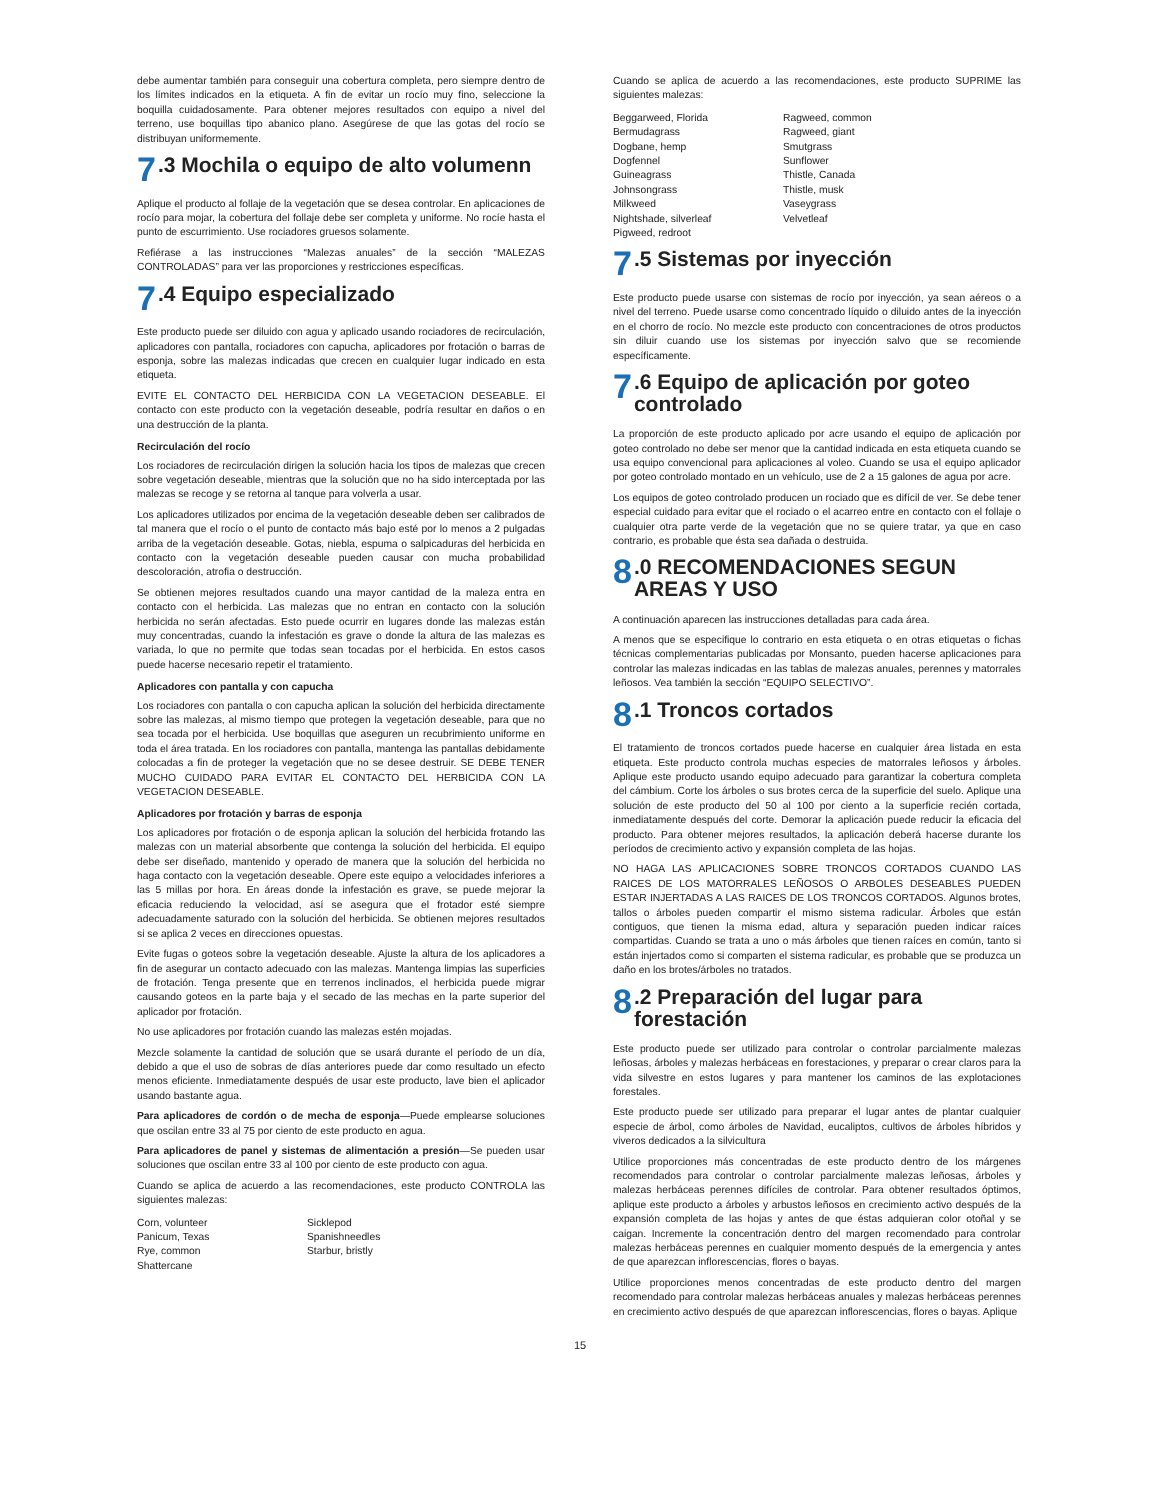debe aumentar también para conseguir una cobertura completa, pero siempre dentro de los límites indicados en la etiqueta. A fin de evitar un rocío muy fino, seleccione la boquilla cuidadosamente. Para obtener mejores resultados con equipo a nivel del terreno, use boquillas tipo abanico plano. Asegúrese de que las gotas del rocío se distribuyan uniformemente.
7.3 Mochila o equipo de alto volumenn
Aplique el producto al follaje de la vegetación que se desea controlar. En aplicaciones de rocío para mojar, la cobertura del follaje debe ser completa y uniforme. No rocíe hasta el punto de escurrimiento. Use rociadores gruesos solamente.
Refiérase a las instrucciones “Malezas anuales” de la sección “MALEZAS CONTROLADAS” para ver las proporciones y restricciones específicas.
7.4 Equipo especializado
Este producto puede ser diluido con agua y aplicado usando rociadores de recirculación, aplicadores con pantalla, rociadores con capucha, aplicadores por frotación o barras de esponja, sobre las malezas indicadas que crecen en cualquier lugar indicado en esta etiqueta.
EVITE EL CONTACTO DEL HERBICIDA CON LA VEGETACION DESEABLE. El contacto con este producto con la vegetación deseable, podría resultar en daños o en una destrucción de la planta.
Recirculación del rocío
Los rociadores de recirculación dirigen la solución hacia los tipos de malezas que crecen sobre vegetación deseable, mientras que la solución que no ha sido interceptada por las malezas se recoge y se retorna al tanque para volverla a usar.
Los aplicadores utilizados por encima de la vegetación deseable deben ser calibrados de tal manera que el rocío o el punto de contacto más bajo esté por lo menos a 2 pulgadas arriba de la vegetación deseable. Gotas, niebla, espuma o salpicaduras del herbicida en contacto con la vegetación deseable pueden causar con mucha probabilidad descoloración, atrofia o destrucción.
Se obtienen mejores resultados cuando una mayor cantidad de la maleza entra en contacto con el herbicida. Las malezas que no entran en contacto con la solución herbicida no serán afectadas. Esto puede ocurrir en lugares donde las malezas están muy concentradas, cuando la infestación es grave o donde la altura de las malezas es variada, lo que no permite que todas sean tocadas por el herbicida. En estos casos puede hacerse necesario repetir el tratamiento.
Aplicadores con pantalla y con capucha
Los rociadores con pantalla o con capucha aplican la solución del herbicida directamente sobre las malezas, al mismo tiempo que protegen la vegetación deseable, para que no sea tocada por el herbicida. Use boquillas que aseguren un recubrimiento uniforme en toda el área tratada. En los rociadores con pantalla, mantenga las pantallas debidamente colocadas a fin de proteger la vegetación que no se desee destruir. SE DEBE TENER MUCHO CUIDADO PARA EVITAR EL CONTACTO DEL HERBICIDA CON LA VEGETACION DESEABLE.
Aplicadores por frotación y barras de esponja
Los aplicadores por frotación o de esponja aplican la solución del herbicida frotando las malezas con un material absorbente que contenga la solución del herbicida. El equipo debe ser diseñado, mantenido y operado de manera que la solución del herbicida no haga contacto con la vegetación deseable. Opere este equipo a velocidades inferiores a las 5 millas por hora. En áreas donde la infestación es grave, se puede mejorar la eficacia reduciendo la velocidad, así se asegura que el frotador esté siempre adecuadamente saturado con la solución del herbicida. Se obtienen mejores resultados si se aplica 2 veces en direcciones opuestas.
Evite fugas o goteos sobre la vegetación deseable. Ajuste la altura de los aplicadores a fin de asegurar un contacto adecuado con las malezas. Mantenga limpias las superficies de frotación. Tenga presente que en terrenos inclinados, el herbicida puede migrar causando goteos en la parte baja y el secado de las mechas en la parte superior del aplicador por frotación.
No use aplicadores por frotación cuando las malezas estén mojadas.
Mezcle solamente la cantidad de solución que se usará durante el período de un día, debido a que el uso de sobras de días anteriores puede dar como resultado un efecto menos eficiente. Inmediatamente después de usar este producto, lave bien el aplicador usando bastante agua.
Para aplicadores de cordón o de mecha de esponja—Puede emplearse soluciones que oscilan entre 33 al 75 por ciento de este producto en agua.
Para aplicadores de panel y sistemas de alimentación a presión—Se pueden usar soluciones que oscilan entre 33 al 100 por ciento de este producto con agua.
Cuando se aplica de acuerdo a las recomendaciones, este producto CONTROLA las siguientes malezas:
Corn, volunteer Sicklepod Panicum, Texas Spanishneedles Rye, common Starbur, bristly Shattercane
Cuando se aplica de acuerdo a las recomendaciones, este producto SUPRIME las siguientes malezas:
Beggarweed, Florida Ragweed, common Bermudagrass Ragweed, giant Dogbane, hemp Smutgrass Dogfennel Sunflower Guineagrass Thistle, Canada Johnsongrass Thistle, musk Milkweed Vaseygrass Nightshade, silverleaf Velvetleaf Pigweed, redroot
7.5 Sistemas por inyección
Este producto puede usarse con sistemas de rocío por inyección, ya sean aéreos o a nivel del terreno. Puede usarse como concentrado líquido o diluido antes de la inyección en el chorro de rocío. No mezcle este producto con concentraciones de otros productos sin diluir cuando use los sistemas por inyección salvo que se recomiende específicamente.
7.6 Equipo de aplicación por goteo controlado
La proporción de este producto aplicado por acre usando el equipo de aplicación por goteo controlado no debe ser menor que la cantidad indicada en esta etiqueta cuando se usa equipo convencional para aplicaciones al voleo. Cuando se usa el equipo aplicador por goteo controlado montado en un vehículo, use de 2 a 15 galones de agua por acre.
Los equipos de goteo controlado producen un rociado que es difícil de ver. Se debe tener especial cuidado para evitar que el rociado o el acarreo entre en contacto con el follaje o cualquier otra parte verde de la vegetación que no se quiere tratar, ya que en caso contrario, es probable que ésta sea dañada o destruida.
8.0 RECOMENDACIONES SEGUN AREAS Y USO
A continuación aparecen las instrucciones detalladas para cada área.
A menos que se especifique lo contrario en esta etiqueta o en otras etiquetas o fichas técnicas complementarias publicadas por Monsanto, pueden hacerse aplicaciones para controlar las malezas indicadas en las tablas de malezas anuales, perennes y matorrales leñosos. Vea también la sección “EQUIPO SELECTIVO”.
8.1 Troncos cortados
El tratamiento de troncos cortados puede hacerse en cualquier área listada en esta etiqueta. Este producto controla muchas especies de matorrales leñosos y árboles. Aplique este producto usando equipo adecuado para garantizar la cobertura completa del cámbium. Corte los árboles o sus brotes cerca de la superficie del suelo. Aplique una solución de este producto del 50 al 100 por ciento a la superficie recién cortada, inmediatamente después del corte. Demorar la aplicación puede reducir la eficacia del producto. Para obtener mejores resultados, la aplicación deberá hacerse durante los períodos de crecimiento activo y expansión completa de las hojas.
NO HAGA LAS APLICACIONES SOBRE TRONCOS CORTADOS CUANDO LAS RAICES DE LOS MATORRALES LEÑOSOS O ARBOLES DESEABLES PUEDEN ESTAR INJERTADAS A LAS RAICES DE LOS TRONCOS CORTADOS. Algunos brotes, tallos o árboles pueden compartir el mismo sistema radicular. Árboles que están contiguos, que tienen la misma edad, altura y separación pueden indicar raíces compartidas. Cuando se trata a uno o más árboles que tienen raíces en común, tanto si están injertados como si comparten el sistema radicular, es probable que se produzca un daño en los brotes/árboles no tratados.
8.2 Preparación del lugar para forestación
Este producto puede ser utilizado para controlar o controlar parcialmente malezas leñosas, árboles y malezas herbáceas en forestaciones, y preparar o crear claros para la vida silvestre en estos lugares y para mantener los caminos de las explotaciones forestales.
Este producto puede ser utilizado para preparar el lugar antes de plantar cualquier especie de árbol, como árboles de Navidad, eucaliptos, cultivos de árboles híbridos y viveros dedicados a la silvicultura
Utilice proporciones más concentradas de este producto dentro de los márgenes recomendados para controlar o controlar parcialmente malezas leñosas, árboles y malezas herbáceas perennes difíciles de controlar. Para obtener resultados óptimos, aplique este producto a árboles y arbustos leñosos en crecimiento activo después de la expansión completa de las hojas y antes de que éstas adquieran color otoñal y se caigan. Incremente la concentración dentro del margen recomendado para controlar malezas herbáceas perennes en cualquier momento después de la emergencia y antes de que aparezcan inflorescencias, flores o bayas.
Utilice proporciones menos concentradas de este producto dentro del margen recomendado para controlar malezas herbáceas anuales y malezas herbáceas perennes en crecimiento activo después de que aparezcan inflorescencias, flores o bayas. Aplique
15